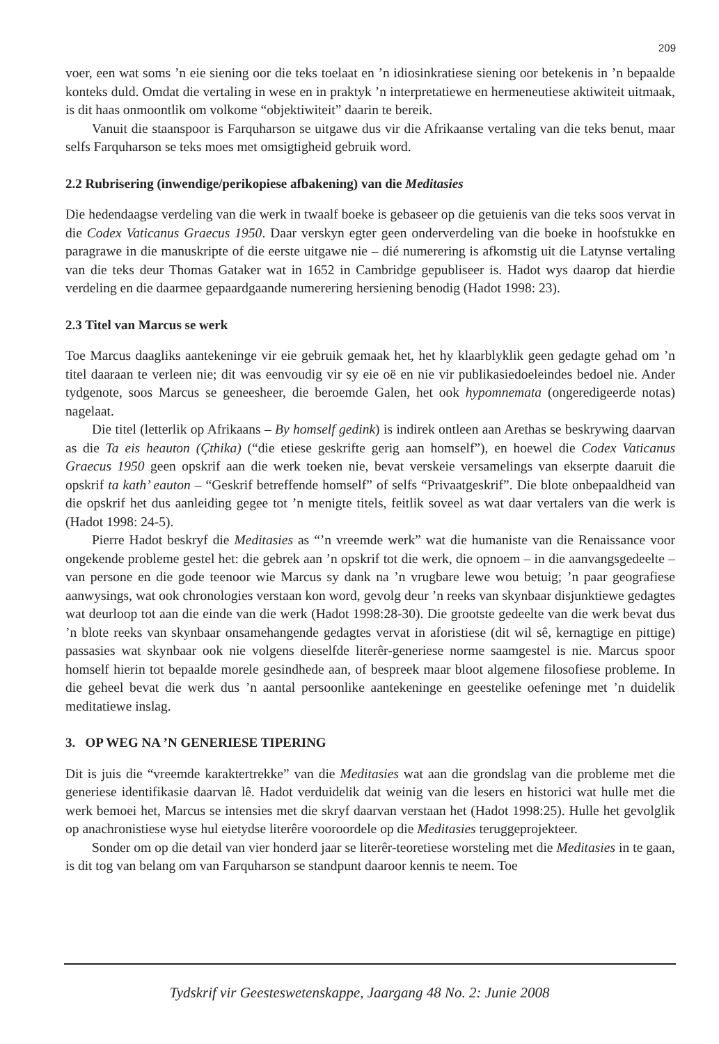209
voer, een wat soms ’n eie siening oor die teks toelaat en ’n idiosinkratiese siening oor betekenis in ’n bepaalde konteks duld. Omdat die vertaling in wese en in praktyk ’n interpretatiewe en hermeneutiese aktiwiteit uitmaak, is dit haas onmoontlik om volkome “objektiwiteit” daarin te bereik.
Vanuit die staanspoor is Farquharson se uitgawe dus vir die Afrikaanse vertaling van die teks benut, maar selfs Farquharson se teks moes met omsigtigheid gebruik word.
2.2 Rubrisering (inwendige/perikopiese afbakening) van die Meditasies
Die hedendaagse verdeling van die werk in twaalf boeke is gebaseer op die getuienis van die teks soos vervat in die Codex Vaticanus Graecus 1950. Daar verskyn egter geen onderverdeling van die boeke in hoofstukke en paragrawe in die manuskripte of die eerste uitgawe nie – dié numerering is afkomstig uit die Latynse vertaling van die teks deur Thomas Gataker wat in 1652 in Cambridge gepubliseer is. Hadot wys daarop dat hierdie verdeling en die daarmee gepaardgaande numerering hersiening benodig (Hadot 1998: 23).
2.3 Titel van Marcus se werk
Toe Marcus daagliks aantekeninge vir eie gebruik gemaak het, het hy klaarblyklik geen gedagte gehad om ’n titel daaraan te verleen nie; dit was eenvoudig vir sy eie oë en nie vir publikasiedoeleindes bedoel nie. Ander tydgenote, soos Marcus se geneesheer, die beroemde Galen, het ook hypomnemata (ongeredigeerde notas) nagelaat.
Die titel (letterlik op Afrikaans – By homself gedink) is indirek ontleen aan Arethas se beskrywing daarvan as die Ta eis heauton (Çthika) (“die etiese geskrifte gerig aan homself”), en hoewel die Codex Vaticanus Graecus 1950 geen opskrif aan die werk toeken nie, bevat verskeie versamelings van ekserpte daaruit die opskrif ta kath’ eauton – “Geskrif betreffende homself” of selfs “Privaatgeskrif”. Die blote onbepaaldheid van die opskrif het dus aanleiding gegee tot ’n menigte titels, feitlik soveel as wat daar vertalers van die werk is (Hadot 1998: 24-5).
Pierre Hadot beskryf die Meditasies as “’n vreemde werk” wat die humaniste van die Renaissance voor ongekende probleme gestel het: die gebrek aan ’n opskrif tot die werk, die opnoem – in die aanvangsgedeelte – van persone en die gode teenoor wie Marcus sy dank na ’n vrugbare lewe wou betuig; ’n paar geografiese aanwysings, wat ook chronologies verstaan kon word, gevolg deur ’n reeks van skynbaar disjunktiewe gedagtes wat deurloop tot aan die einde van die werk (Hadot 1998:28-30). Die grootste gedeelte van die werk bevat dus ’n blote reeks van skynbaar onsamehangende gedagtes vervat in aforistiese (dit wil sê, kernagtige en pittige) passasies wat skynbaar ook nie volgens dieselfde literêr-generiese norme saamgestel is nie. Marcus spoor homself hierin tot bepaalde morele gesindhede aan, of bespreek maar bloot algemene filosofiese probleme. In die geheel bevat die werk dus ’n aantal persoonlike aantekeninge en geestelike oefeninge met ’n duidelik meditatiewe inslag.
3. OP WEG NA ’N GENERIESE TIPERING
Dit is juis die “vreemde karaktertrekke” van die Meditasies wat aan die grondslag van die probleme met die generiese identifikasie daarvan lê. Hadot verduidelik dat weinig van die lesers en historici wat hulle met die werk bemoei het, Marcus se intensies met die skryf daarvan verstaan het (Hadot 1998:25). Hulle het gevolglik op anachronistiese wyse hul eietydse literêre vooroordele op die Meditasies teruggeprojekteer.
Sonder om op die detail van vier honderd jaar se literêr-teoretiese worsteling met die Meditasies in te gaan, is dit tog van belang om van Farquharson se standpunt daaroor kennis te neem. Toe
Tydskrif vir Geesteswetenskappe, Jaargang 48 No. 2: Junie 2008